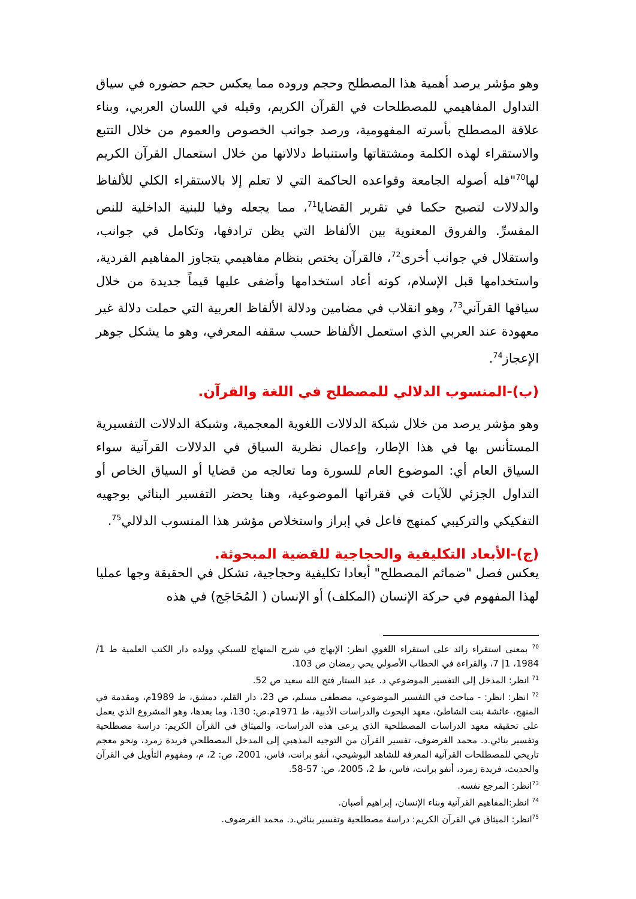وهو مؤشر يرصد أهمية هذا المصطلح وحجم وروده مما يعكس حجم حضوره في سياق التداول المفاهيمي للمصطلحات في القرآن الكريم، وقبله في اللسان العربي، وبناء علاقة المصطلح بأسرته المفهومية، ورصد جوانب الخصوص والعموم من خلال التتبع والاستقراء لهذه الكلمة ومشتقاتها واستنباط دلالاتها من خلال استعمال القرآن الكريم لها<sup>70</sup>"فله أصوله الجامعة وقواعده الحاكمة التي لا تعلم إلا بالاستقراء الكلي للألفاظ والدلالات لتصبح حكما في تقرير القضايا<sup>71</sup>، مما يجعله وفيا للبنية الداخلية للنص المفسرِّ. والفروق المعنوية بين الألفاظ التي يظن ترادفها، وتكامل في جوانب، واستقلال في جوانب أخرى<sup>72</sup>، فالقرآن يختص بنظام مفاهيمي يتجاوز المفاهيم الفردية، واستخدامها قبل الإسلام، كونه أعاد استخدامها وأضفى عليها قيماً جديدة من خلال سياقها القرآني<sup>73</sup>، وهو انقلاب في مضامين ودلالة الألفاظ العربية التي حملت دلالة غير معهودة عند العربي الذي استعمل الألفاظ حسب سقفه المعرفي، وهو ما يشكل جوهر الإعجاز<sup>74</sup>.
(ب)-المنسوب الدلالي للمصطلح في اللغة والقرآن.
وهو مؤشر يرصد من خلال شبكة الدلالات اللغوية المعجمية، وشبكة الدلالات التفسيرية المستأنس بها في هذا الإطار، وإعمال نظرية السياق في الدلالات القرآنية سواء السياق العام أي: الموضوع العام للسورة وما تعالجه من قضايا أو السياق الخاص أو التداول الجزئي للآيات في فقراتها الموضوعية، وهنا يحضر التفسير البنائي بوجهيه التفكيكي والتركيبي كمنهج فاعل في إبراز واستخلاص مؤشر هذا المنسوب الدلالي<sup>75</sup>.
(ج)-الأبعاد التكليفية والحجاجية للقضية المبحوثة.
يعكس فصل "ضمائم المصطلح" أبعادا تكليفية وحجاجية، تشكل في الحقيقة وجها عمليا لهذا المفهوم في حركة الإنسان (المكلف) أو الإنسان ( المُحَاجَج) في هذه
<sup>70</sup> بمعنى استقراء زائد على استقراء اللغوي انظر: الإبهاج في شرح المنهاج للسبكي وولده دار الكتب العلمية ط 1/ 1984، 1| 7، والقراءة في الخطاب الأصولي يحي رمضان ص 103.
<sup>71</sup> انظر: المدخل إلى التفسير الموضوعي د. عبد الستار فتح الله سعيد ص 52.
<sup>72</sup> انظر: انظر: - مباحث في التفسير الموضوعي، مصطفى مسلم، ص 23، دار القلم، دمشق، ط 1989م، ومقدمة في المنهج، عائشة بنت الشاطئ، معهد البحوث والدراسات الأدبية، ط 1971م.ص: 130، وما بعدها، وهو المشروع الذي يعمل على تحقيقه معهد الدراسات المصطلحية الذي يرعى هذه الدراسات، والميثاق في القرآن الكريم: دراسة مصطلحية وتفسير بنائي.د. محمد الغرضوف، تفسير القرآن من التوجيه المذهبي إلى المدخل المصطلحي فريدة زمرد، ونحو معجم تاريخي للمصطلحات القرآنية المعرفة للشاهد البوشيخي، أنفو برانت، فاس، 2001، ص: 2، م، ومفهوم التأويل في القرآن والحديث، فريدة زمرد، أنفو برانت، فاس، ط 2، 2005، ص: 57-58.
<sup>73</sup> انظر: المرجع نفسه.
<sup>74</sup> انظر:المفاهيم القرآنية وبناء الإنسان، إبراهيم أصبان.
<sup>75</sup> انظر: الميثاق في القرآن الكريم: دراسة مصطلحية وتفسير بنائي.د. محمد الغرضوف.